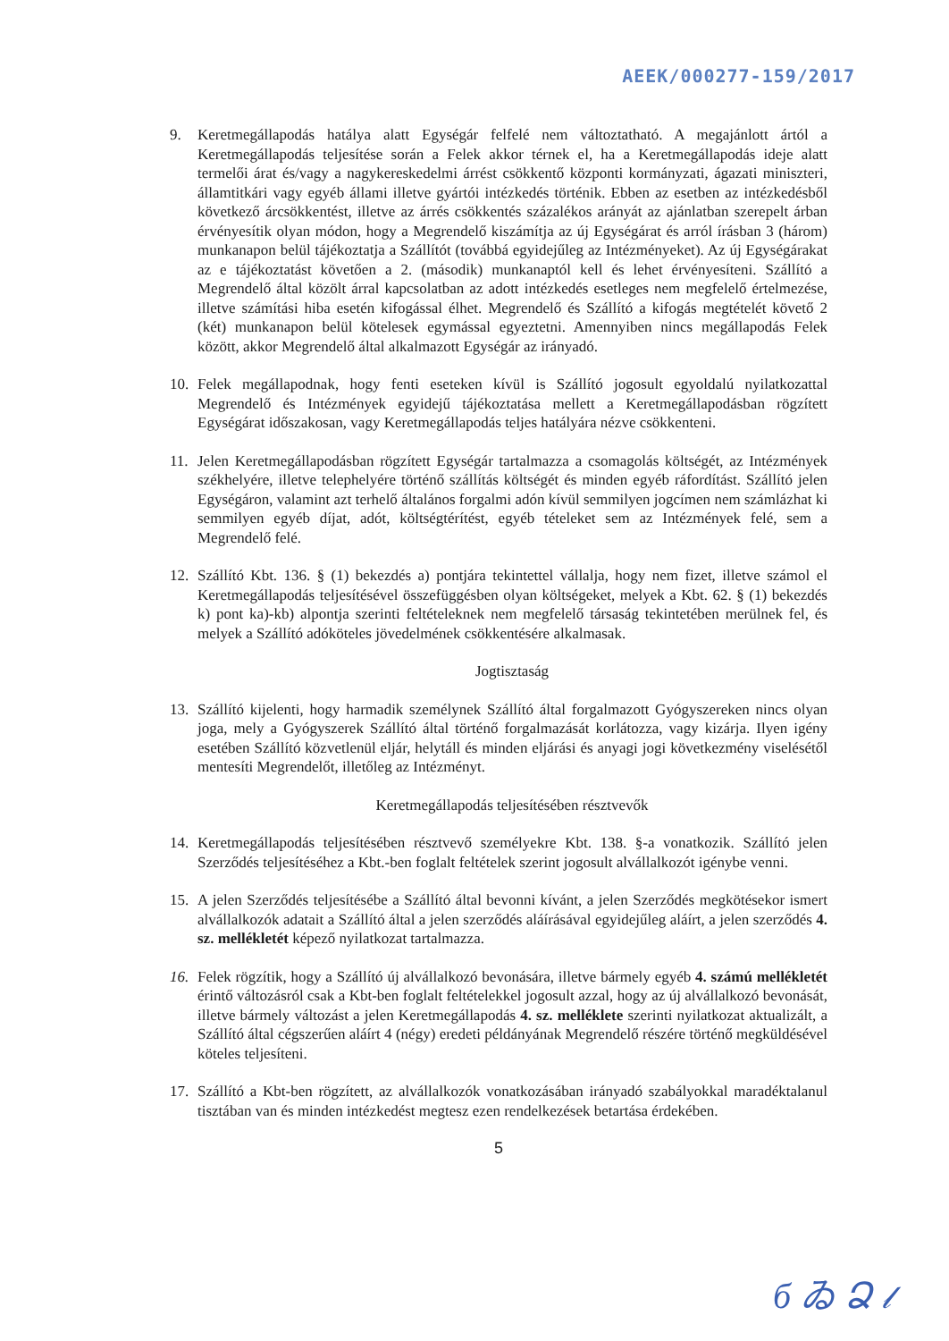AEEK/000277-159/2017
9. Keretmegállapodás hatálya alatt Egységár felfelé nem változtatható. A megajánlott ártól a Keretmegállapodás teljesítése során a Felek akkor térnek el, ha a Keretmegállapodás ideje alatt termelői árat és/vagy a nagykereskedelmi árrést csökkentő központi kormányzati, ágazati miniszteri, államtitkári vagy egyéb állami illetve gyártói intézkedés történik. Ebben az esetben az intézkedésből következő árcsökkentést, illetve az árrés csökkentés százalékos arányát az ajánlatban szerepelt árban érvényesítik olyan módon, hogy a Megrendelő kiszámítja az új Egységárat és arról írásban 3 (három) munkanapon belül tájékoztatja a Szállítót (továbbá egyidejűleg az Intézményeket). Az új Egységárakat az e tájékoztatást követően a 2. (második) munkanaptól kell és lehet érvényesíteni. Szállító a Megrendelő által közölt árral kapcsolatban az adott intézkedés esetleges nem megfelelő értelmezése, illetve számítási hiba esetén kifogással élhet. Megrendelő és Szállító a kifogás megtételét követő 2 (két) munkanapon belül kötelesek egymással egyeztetni. Amennyiben nincs megállapodás Felek között, akkor Megrendelő által alkalmazott Egységár az irányadó.
10. Felek megállapodnak, hogy fenti eseteken kívül is Szállító jogosult egyoldalú nyilatkozattal Megrendelő és Intézmények egyidejű tájékoztatása mellett a Keretmegállapodásban rögzített Egységárat időszakosan, vagy Keretmegállapodás teljes hatályára nézve csökkenteni.
11. Jelen Keretmegállapodásban rögzített Egységár tartalmazza a csomagolás költségét, az Intézmények székhelyére, illetve telephelyére történő szállítás költségét és minden egyéb ráfordítást. Szállító jelen Egységáron, valamint azt terhelő általános forgalmi adón kívül semmilyen jogcímen nem számlázhat ki semmilyen egyéb díjat, adót, költségtérítést, egyéb tételeket sem az Intézmények felé, sem a Megrendelő felé.
12. Szállító Kbt. 136. § (1) bekezdés a) pontjára tekintettel vállalja, hogy nem fizet, illetve számol el Keretmegállapodás teljesítésével összefüggésben olyan költségeket, melyek a Kbt. 62. § (1) bekezdés k) pont ka)-kb) alpontja szerinti feltételeknek nem megfelelő társaság tekintetében merülnek fel, és melyek a Szállító adóköteles jövedelmének csökkentésére alkalmasak.
Jogtisztaság
13. Szállító kijelenti, hogy harmadik személynek Szállító által forgalmazott Gyógyszereken nincs olyan joga, mely a Gyógyszerek Szállító által történő forgalmazását korlátozza, vagy kizárja. Ilyen igény esetében Szállító közvetlenül eljár, helytáll és minden eljárási és anyagi jogi következmény viselésétől mentesíti Megrendelőt, illetőleg az Intézményt.
Keretmegállapodás teljesítésében résztvevők
14. Keretmegállapodás teljesítésében résztvevő személyekre Kbt. 138. §-a vonatkozik. Szállító jelen Szerződés teljesítéséhez a Kbt.-ben foglalt feltételek szerint jogosult alvállalkozót igénybe venni.
15. A jelen Szerződés teljesítésébe a Szállító által bevonni kívánt, a jelen Szerződés megkötésekor ismert alvállalkozók adatait a Szállító által a jelen szerződés aláírásával egyidejűleg aláírt, a jelen szerződés 4. sz. mellékletét képező nyilatkozat tartalmazza.
16. Felek rögzítik, hogy a Szállító új alvállalkozó bevonására, illetve bármely egyéb 4. számú mellékletét érintő változásról csak a Kbt-ben foglalt feltételekkel jogosult azzal, hogy az új alvállalkozó bevonását, illetve bármely változást a jelen Keretmegállapodás 4. sz. melléklete szerinti nyilatkozat aktualizált, a Szállító által cégszerűen aláírt 4 (négy) eredeti példányának Megrendelő részére történő megküldésével köteles teljesíteni.
17. Szállító a Kbt-ben rögzített, az alvállalkozók vonatkozásában irányadó szabályokkal maradéktalanul tisztában van és minden intézkedést megtesz ezen rendelkezések betartása érdekében.
5
б ゐ Ձ 𝓁